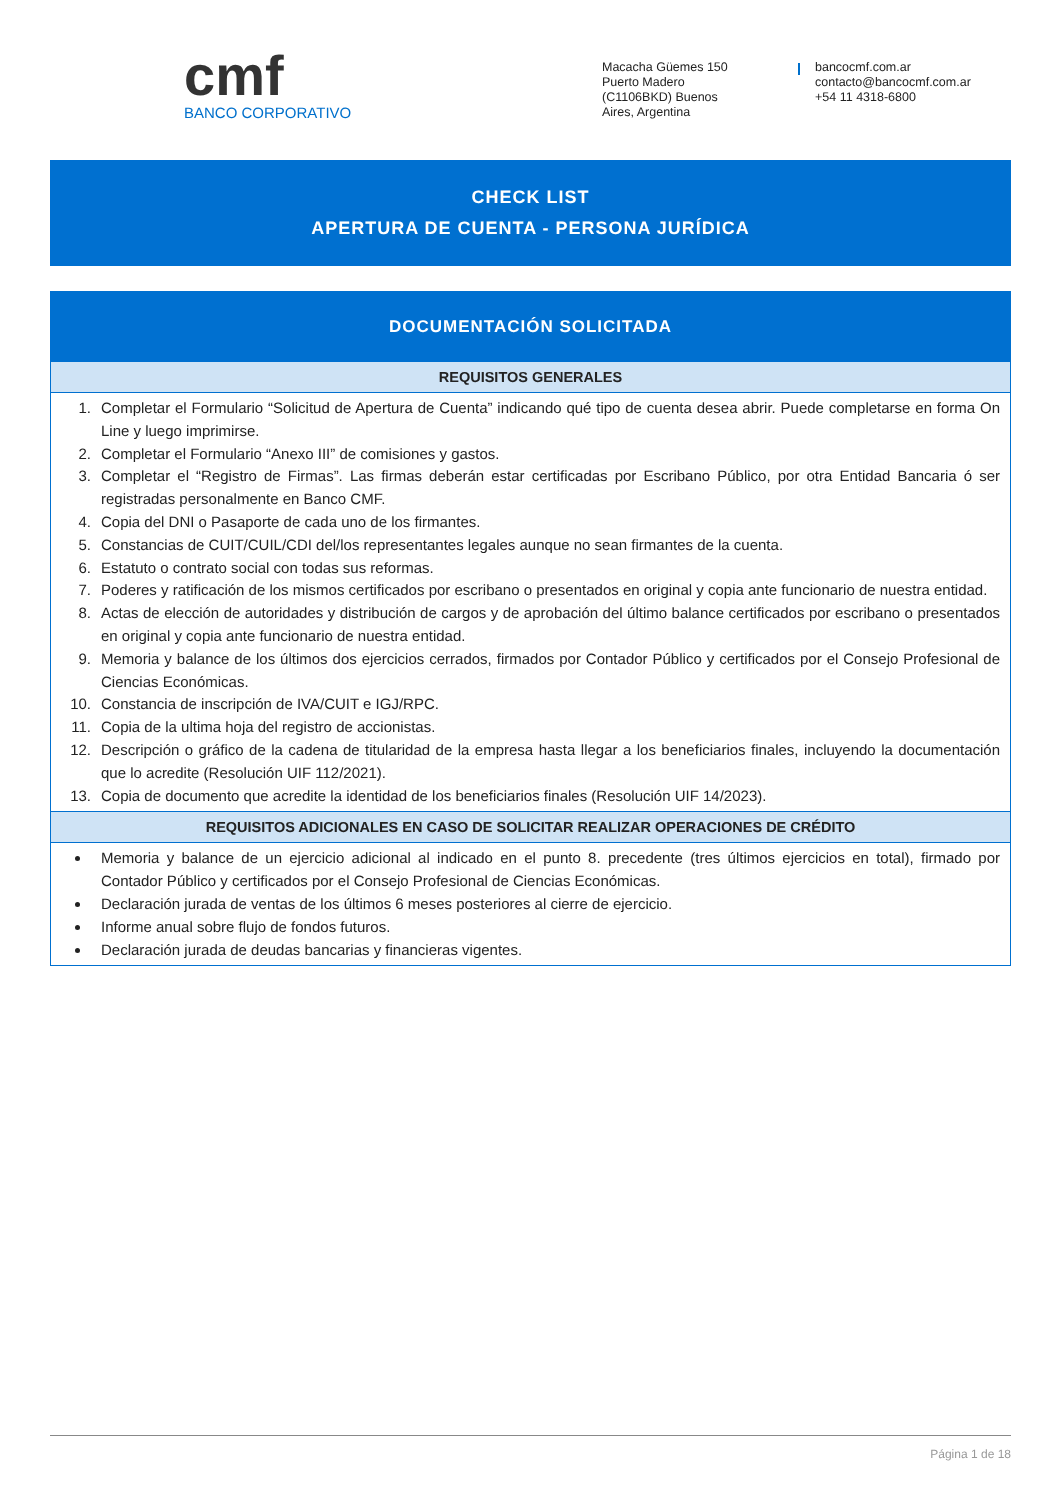cmf
BANCO CORPORATIVO
Macacha Güemes 150
Puerto Madero
(C1106BKD) Buenos
Aires, Argentina
bancocmf.com.ar
contacto@bancocmf.com.ar
+54 11 4318-6800
CHECK LIST
APERTURA DE CUENTA - PERSONA JURÍDICA
DOCUMENTACIÓN SOLICITADA
REQUISITOS GENERALES
1. Completar el Formulario “Solicitud de Apertura de Cuenta” indicando qué tipo de cuenta desea abrir. Puede completarse en forma On Line y luego imprimirse.
2. Completar el Formulario “Anexo III” de comisiones y gastos.
3. Completar el “Registro de Firmas”. Las firmas deberán estar certificadas por Escribano Público, por otra Entidad Bancaria ó ser registradas personalmente en Banco CMF.
4. Copia del DNI o Pasaporte de cada uno de los firmantes.
5. Constancias de CUIT/CUIL/CDI del/los representantes legales aunque no sean firmantes de la cuenta.
6. Estatuto o contrato social con todas sus reformas.
7. Poderes y ratificación de los mismos certificados por escribano o presentados en original y copia ante funcionario de nuestra entidad.
8. Actas de elección de autoridades y distribución de cargos y de aprobación del último balance certificados por escribano o presentados en original y copia ante funcionario de nuestra entidad.
9. Memoria y balance de los últimos dos ejercicios cerrados, firmados por Contador Público y certificados por el Consejo Profesional de Ciencias Económicas.
10. Constancia de inscripción de IVA/CUIT e IGJ/RPC.
11. Copia de la ultima hoja del registro de accionistas.
12. Descripción o gráfico de la cadena de titularidad de la empresa hasta llegar a los beneficiarios finales, incluyendo la documentación que lo acredite (Resolución UIF 112/2021).
13. Copia de documento que acredite la identidad de los beneficiarios finales (Resolución UIF 14/2023).
REQUISITOS ADICIONALES EN CASO DE SOLICITAR REALIZAR OPERACIONES DE CRÉDITO
Memoria y balance de un ejercicio adicional al indicado en el punto 8. precedente (tres últimos ejercicios en total), firmado por Contador Público y certificados por el Consejo Profesional de Ciencias Económicas.
Declaración jurada de ventas de los últimos 6 meses posteriores al cierre de ejercicio.
Informe anual sobre flujo de fondos futuros.
Declaración jurada de deudas bancarias y financieras vigentes.
Página 1 de 18